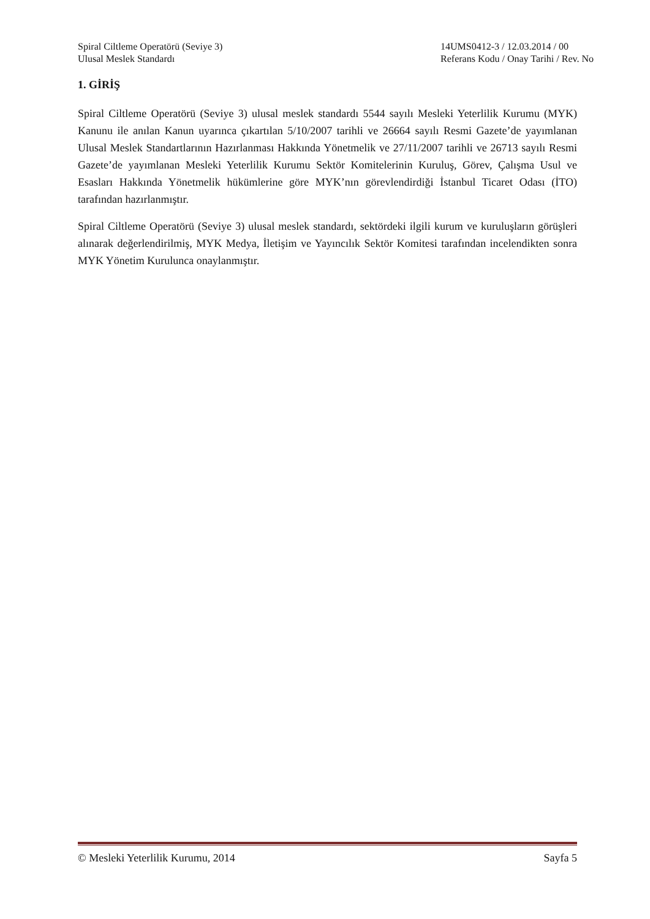Spiral Ciltleme Operatörü (Seviye 3)
Ulusal Meslek Standardı
14UMS0412-3 / 12.03.2014 / 00
Referans Kodu / Onay Tarihi / Rev. No
1. GİRİŞ
Spiral Ciltleme Operatörü (Seviye 3) ulusal meslek standardı 5544 sayılı Mesleki Yeterlilik Kurumu (MYK) Kanunu ile anılan Kanun uyarınca çıkartılan 5/10/2007 tarihli ve 26664 sayılı Resmi Gazete’de yayımlanan Ulusal Meslek Standartlarının Hazırlanması Hakkında Yönetmelik ve 27/11/2007 tarihli ve 26713 sayılı Resmi Gazete’de yayımlanan Mesleki Yeterlilik Kurumu Sektör Komitelerinin Kuruluş, Görev, Çalışma Usul ve Esasları Hakkında Yönetmelik hükümlerine göre MYK’nın görevlendirdiği İstanbul Ticaret Odası (İTO) tarafından hazırlanmıştır.
Spiral Ciltleme Operatörü (Seviye 3) ulusal meslek standardı, sektördeki ilgili kurum ve kuruluşların görüşleri alınarak değerlendirilmiş, MYK Medya, İletişim ve Yayıncılık Sektör Komitesi tarafından incelendikten sonra MYK Yönetim Kurulunca onaylanmıştır.
© Mesleki Yeterlilik Kurumu, 2014 Sayfa 5